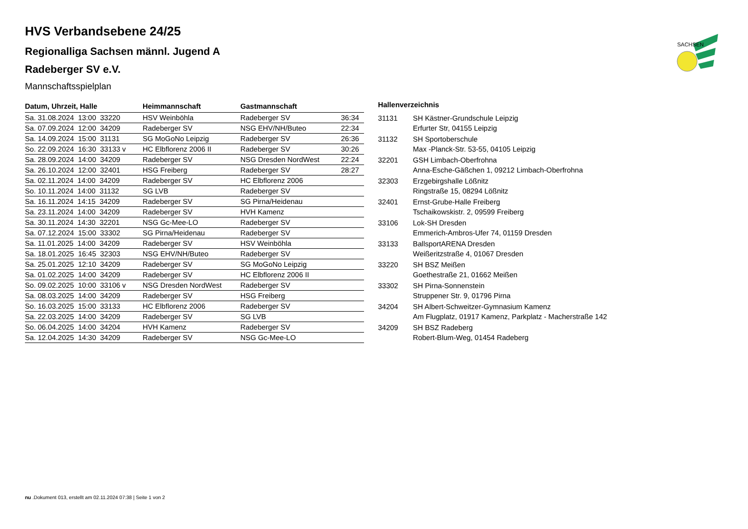HVS Verbandsebene 24/25
Regionalliga Sachsen männl. Jugend A
Radeberger SV e.V.
Mannschaftsspielplan
SACHSEN
| Datum, Uhrzeit, Halle | Heimmannschaft | Gastmannschaft | |
| --- | --- | --- | --- |
| Sa. 31.08.2024 13:00 33220 | HSV Weinböhla | Radeberger SV | 36:34 |
| Sa. 07.09.2024 12:00 34209 | Radeberger SV | NSG EHV/NH/Buteo | 22:34 |
| Sa. 14.09.2024 15:00 31131 | SG MoGoNo Leipzig | Radeberger SV | 26:36 |
| So. 22.09.2024 16:30 33133 v | HC Elbflorenz 2006 II | Radeberger SV | 30:26 |
| Sa. 28.09.2024 14:00 34209 | Radeberger SV | NSG Dresden NordWest | 22:24 |
| Sa. 26.10.2024 12:00 32401 | HSG Freiberg | Radeberger SV | 28:27 |
| Sa. 02.11.2024 14:00 34209 | Radeberger SV | HC Elbflorenz 2006 | |
| So. 10.11.2024 14:00 31132 | SG LVB | Radeberger SV | |
| Sa. 16.11.2024 14:15 34209 | Radeberger SV | SG Pirna/Heidenau | |
| Sa. 23.11.2024 14:00 34209 | Radeberger SV | HVH Kamenz | |
| Sa. 30.11.2024 14:30 32201 | NSG Gc-Mee-LO | Radeberger SV | |
| Sa. 07.12.2024 15:00 33302 | SG Pirna/Heidenau | Radeberger SV | |
| Sa. 11.01.2025 14:00 34209 | Radeberger SV | HSV Weinböhla | |
| Sa. 18.01.2025 16:45 32303 | NSG EHV/NH/Buteo | Radeberger SV | |
| Sa. 25.01.2025 12:10 34209 | Radeberger SV | SG MoGoNo Leipzig | |
| Sa. 01.02.2025 14:00 34209 | Radeberger SV | HC Elbflorenz 2006 II | |
| So. 09.02.2025 10:00 33106 v | NSG Dresden NordWest | Radeberger SV | |
| Sa. 08.03.2025 14:00 34209 | Radeberger SV | HSG Freiberg | |
| So. 16.03.2025 15:00 33133 | HC Elbflorenz 2006 | Radeberger SV | |
| Sa. 22.03.2025 14:00 34209 | Radeberger SV | SG LVB | |
| So. 06.04.2025 14:00 34204 | HVH Kamenz | Radeberger SV | |
| Sa. 12.04.2025 14:30 34209 | Radeberger SV | NSG Gc-Mee-LO | |
| Hallenverzeichnis | |
| --- | --- |
| 31131 | SH Kästner-Grundschule Leipzig Erfurter Str, 04155 Leipzig |
| 31132 | SH Sportoberschule Max -Planck-Str. 53-55, 04105 Leipzig |
| 32201 | GSH Limbach-Oberfrohna Anna-Esche-Gäßchen 1, 09212 Limbach-Oberfrohna |
| 32303 | Erzgebirgshalle Lößnitz Ringstraße 15, 08294 Lößnitz |
| 32401 | Ernst-Grube-Halle Freiberg Tschaikowskistr. 2, 09599 Freiberg |
| 33106 | Lok-SH Dresden Emmerich-Ambros-Ufer 74, 01159 Dresden |
| 33133 | BallsportARENA Dresden Weißeritzstraße 4, 01067 Dresden |
| 33220 | SH BSZ Meißen Goethestraße 21, 01662 Meißen |
| 33302 | SH Pirna-Sonnenstein Struppener Str. 9, 01796 Pirna |
| 34204 | SH Albert-Schweitzer-Gymnasium Kamenz Am Flugplatz, 01917 Kamenz, Parkplatz - Macherstraße 142 |
| 34209 | SH BSZ Radeberg Robert-Blum-Weg, 01454 Radeberg |
nu .Dokument 013, erstellt am 02.11.2024 07:38 | Seite 1 von 2